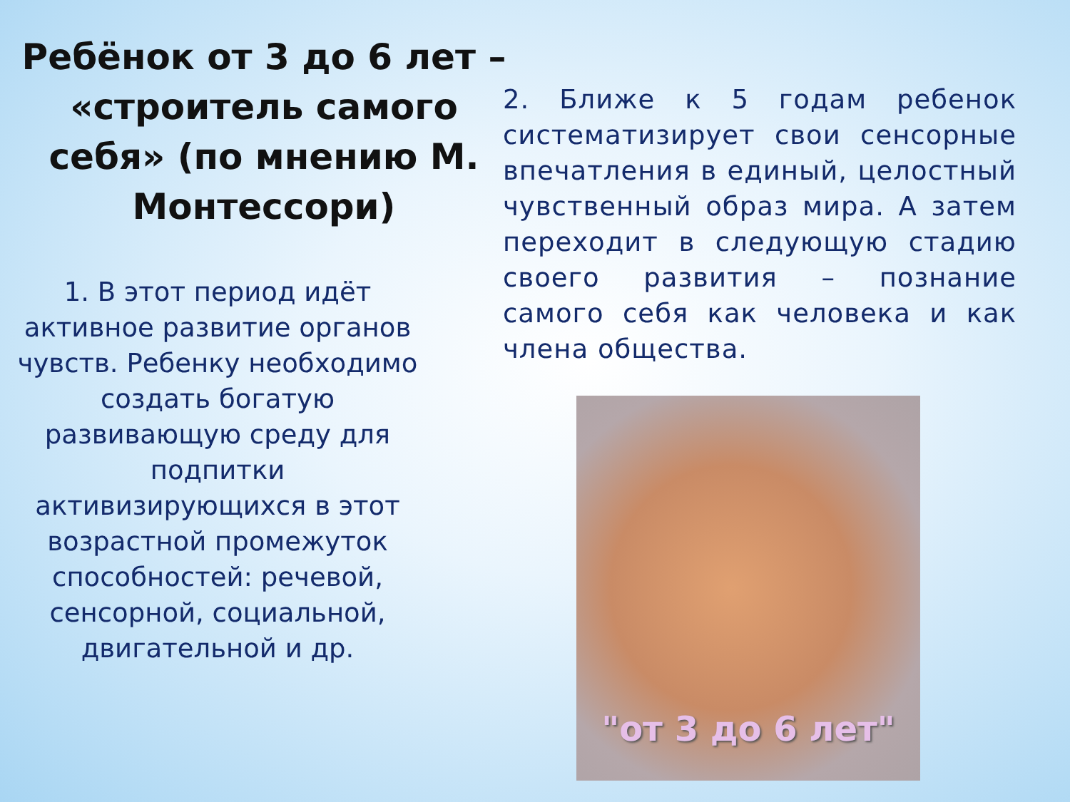Ребёнок от 3 до 6 лет – «строитель самого себя» (по мнению М. Монтессори)
1. В этот период идёт активное развитие органов чувств. Ребенку необходимо создать богатую развивающую среду для подпитки активизирующихся в этот возрастной промежуток способностей: речевой, сенсорной, социальной, двигательной и др.
2. Ближе к 5 годам ребенок систематизирует свои сенсорные впечатления в единый, целостный чувственный образ мира. А затем переходит в следующую стадию своего развития – познание самого себя как человека и как члена общества.
"от 3 до 6 лет"